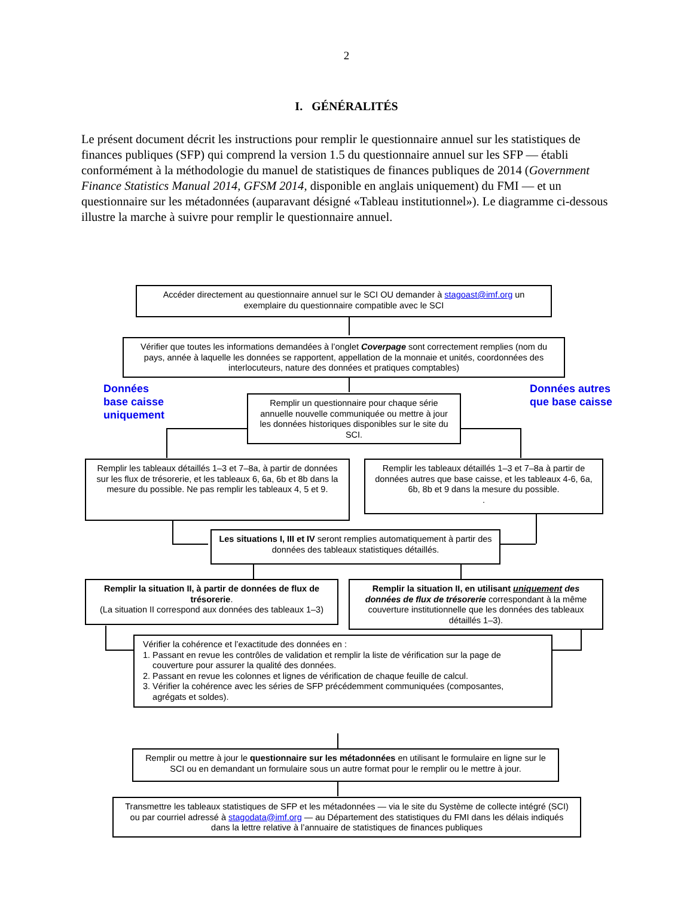2
I. GÉNÉRALITÉS
Le présent document décrit les instructions pour remplir le questionnaire annuel sur les statistiques de finances publiques (SFP) qui comprend la version 1.5 du questionnaire annuel sur les SFP — établi conformément à la méthodologie du manuel de statistiques de finances publiques de 2014 (Government Finance Statistics Manual 2014, GFSM 2014, disponible en anglais uniquement) du FMI — et un questionnaire sur les métadonnées (auparavant désigné «Tableau institutionnel»). Le diagramme ci-dessous illustre la marche à suivre pour remplir le questionnaire annuel.
Accéder directement au questionnaire annuel sur le SCI OU demander à stagoast@imf.org un exemplaire du questionnaire compatible avec le SCI
Vérifier que toutes les informations demandées à l’onglet Coverpage sont correctement remplies (nom du pays, année à laquelle les données se rapportent, appellation de la monnaie et unités, coordonnées des interlocuteurs, nature des données et pratiques comptables)
Données
base caisse
uniquement
Remplir un questionnaire pour chaque série annuelle nouvelle communiquée ou mettre à jour les données historiques disponibles sur le site du SCI.
Données autres
que base caisse
Remplir les tableaux détaillés 1–3 et 7–8a, à partir de données sur les flux de trésorerie, et les tableaux 6, 6a, 6b et 8b dans la mesure du possible. Ne pas remplir les tableaux 4, 5 et 9.
Remplir les tableaux détaillés 1–3 et 7–8a à partir de données autres que base caisse, et les tableaux 4-6, 6a, 6b, 8b et 9 dans la mesure du possible.
.
Les situations I, III et IV seront remplies automatiquement à partir des données des tableaux statistiques détaillés.
Remplir la situation II, à partir de données de flux de trésorerie.
(La situation II correspond aux données des tableaux 1–3)
Remplir la situation II, en utilisant uniquement des données de flux de trésorerie correspondant à la même couverture institutionnelle que les données des tableaux détaillés 1–3).
Vérifier la cohérence et l’exactitude des données en :
1. Passant en revue les contrôles de validation et remplir la liste de vérification sur la page de
couverture pour assurer la qualité des données.
2. Passant en revue les colonnes et lignes de vérification de chaque feuille de calcul.
3. Vérifier la cohérence avec les séries de SFP précédemment communiquées (composantes,
agrégats et soldes).
Remplir ou mettre à jour le questionnaire sur les métadonnées en utilisant le formulaire en ligne sur le SCI ou en demandant un formulaire sous un autre format pour le remplir ou le mettre à jour.
Transmettre les tableaux statistiques de SFP et les métadonnées — via le site du Système de collecte intégré (SCI) ou par courriel adressé à stagodata@imf.org — au Département des statistiques du FMI dans les délais indiqués dans la lettre relative à l’annuaire de statistiques de finances publiques